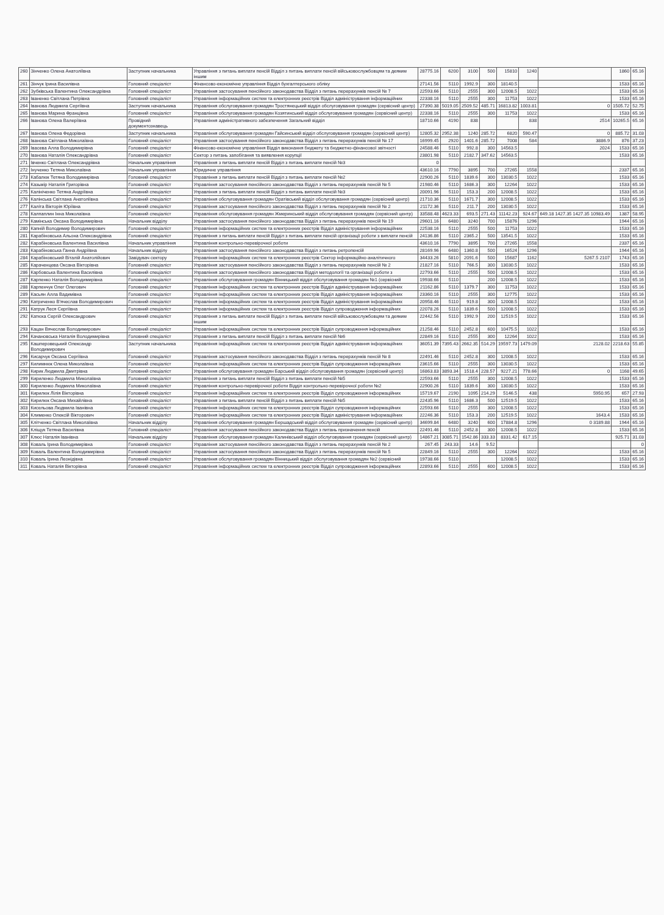| 260 | Зінченко Олена Анатоліївна | Заступник начальника | Управління з питань виплати пенсій Відділ з питань виплати пенсій військовослужбовцям та деяким іншим | 28775.16 | 6200 | 3100 | 500 | 15810 | 1240 | | 1860 | 65.16 |
| 261 | Зінчук Ірина Василівна | Головний спеціаліст | Фінансово-економічне управління Відділ бухгалтерського обліку | 27141.56 | 5110 | 1992.9 | 300 | 18140.5 | | | 1533 | 65.16 |
| 262 | Зубківська Валентина Олександрівна | Головний спеціаліст | Управління застосування пенсійного законодавства Відділ з питань перерахунків пенсій № 7 | 22593.66 | 5110 | 2555 | 300 | 12008.5 | 1022 | | 1533 | 65.16 |
| 263 | Іваненко Світлана Петрівна | Головний спеціаліст | Управління інформаційних систем та електронних реєстрів Відділ адміністрування інформаційних | 22338.16 | 5110 | 2555 | 300 | 11753 | 1022 | | 1533 | 65.16 |
| 264 | Іванова Людмила Сергіївна | Заступник начальника | Управління обслуговування громадян Тростянецький відділ обслуговування громадян (сервісний центр) | 27390.38 | 5019.05 | 2509.52 | 485.71 | 16813.82 | 1003.81 | 0 | 1505.72 | 52.75 |
| 265 | Іванова Марина Францівна | Головний спеціаліст | Управління обслуговування громадян Козятинський відділ обслуговування громадян (сервісний центр) | 22338.16 | 5110 | 2555 | 300 | 11753 | 1022 | | 1533 | 65.16 |
| 266 | Іванова Олена Валеріївна | Провідний документознавець | Управління адміністративного забезпечення Загальний відділ | 18710.66 | 4190 | 838 | | | 838 | 2514 | 10265.5 | 65.16 |
| 267 | Іванова Олена Федорівна | Заступник начальника | Управління обслуговування громадян Гайсинський відділ обслуговування громадян (сервісний центр) | 12805.32 | 2952.38 | 1240 | 285.72 | 6820 | 590.47 | 0 | 885.72 | 31.03 |
| 268 | Іванова Світлана Миколаївна | Головний спеціаліст | Управління застосування пенсійного законодавства Відділ з питань перерахунків пенсій № 17 | 16999.45 | 2920 | 1401.6 | 285.72 | 7008 | 584 | 3886.9 | 876 | 37.23 |
| 269 | Івасева Алла Володимирівна | Головний спеціаліст | Фінансово-економічне управління Відділ виконання бюджету та бюджетно-фінансової звітності | 24588.46 | 5110 | 992.8 | 300 | 14563.5 | | 2024 | 1533 | 65.16 |
| 270 | Іванова Наталія Олександрівна | Головний спеціаліст | Сектор з питань запобігання та виявлення корупції | 23801.98 | 5110 | 2182.7 | 347.62 | 14563.5 | | | 1533 | 65.16 |
| 271 | Івченко Світлана Олександрівна | Начальник управління | Управління з питань виплати пенсій Відділ з питань виплати пенсій №3 | 0 | | | | | | | | |
| 272 | Інученко Тетяна Миколаївна | Начальник управління | Юридичне управління | 43610.16 | 7790 | 3895 | 700 | 27265 | 1558 | | 2337 | 65.16 |
| 273 | Кабалюк Тетяна Володимирівна | Головний спеціаліст | Управління з питань виплати пенсій Відділ з питань виплати пенсій №2 | 22900.26 | 5110 | 1839.6 | 300 | 13030.5 | 1022 | | 1533 | 65.16 |
| 274 | Казьмір Наталія Григорівна | Головний спеціаліст | Управління застосування пенсійного законодавства Відділ з питань перерахунків пенсій № 5 | 21980.46 | 5110 | 1686.3 | 300 | 12264 | 1022 | | 1533 | 65.16 |
| 275 | Калініченко Тетяна Андріївна | Головний спеціаліст | Управління з питань виплати пенсій Відділ з питань виплати пенсій №3 | 20091.96 | 5110 | 153.3 | 200 | 12008.5 | 1022 | | 1533 | 65.16 |
| 276 | Калінська Світлана Анатоліївна | Головний спеціаліст | Управління обслуговування громадян Оратівський відділ обслуговування громадян (сервісний центр) | 21710.36 | 5110 | 1671.7 | 300 | 12008.5 | 1022 | | 1533 | 65.16 |
| 277 | Каліта Вікторія Юріївна | Головний спеціаліст | Управління застосування пенсійного законодавства Відділ з питань перерахунків пенсій № 2 | 21172.36 | 5110 | 211.7 | 200 | 13030.5 | 1022 | | 1533 | 65.16 |
| 278 | Калпаплин Інна Миколаївна | Головний спеціаліст | Управління обслуговування громадян Жмеринський відділ обслуговування громадян (сервісний центр) | 33588.48 | 4623.33 | 693.5 | 271.43 | 11142.23 | 924.67 | 649.18 1427.35 1427.35 10983.49 | 1387 | 58.95 |
| 279 | Камінська Оксана Володимирівна | Начальник відділу | Управління застосування пенсійного законодавства Відділ з питань перерахунків пенсій № 19 | 29601.16 | 6480 | 3240 | 700 | 15876 | 1296 | | 1944 | 65.16 |
| 280 | Капній Володимир Володимирович | Головний спеціаліст | Управління інформаційних систем та електронних реєстрів Відділ адміністрування інформаційних | 22538.16 | 5110 | 2555 | 500 | 11753 | 1022 | | 1533 | 65.16 |
| 281 | Карабіновська Альона Олександрівна | Головний спеціаліст | Управління з питань виплати пенсій Відділ з питань виплати пенсій організації роботи з виплати пенсій | 24136.86 | 5110 | 2365.2 | 500 | 13541.5 | 1022 | | 1533 | 65.16 |
| 282 | Карабіновська Валентина Василівна | Начальник управління | Управління контрольно-перевірочної роботи | 43610.16 | 7790 | 3895 | 700 | 27265 | 1558 | | 2337 | 65.16 |
| 283 | Карабіновська Ганна Андріївна | Начальник відділу | Управління застосування пенсійного законодавства Відділ з питань ретропенсій | 28169.96 | 6480 | 1360.8 | 500 | 16524 | 1296 | | 1944 | 65.16 |
| 284 | Карабіновський Віталій Анатолійович | Завідувач сектору | Управління інформаційних систем та електронних реєстрів Сектор інформаційно-аналітичного | 34433.26 | 5810 | 2091.6 | 500 | 15687 | 1162 | 5267.5 2107 | 1743 | 65.16 |
| 285 | Караченцева Оксана Вікторівна | Головний спеціаліст | Управління застосування пенсійного законодавства Відділ з питань перерахунків пенсій № 2 | 21827.16 | 5110 | 766.5 | 300 | 13030.5 | 1022 | | 1533 | 65.16 |
| 286 | Карбовська Валентина Василівна | Головний спеціаліст | Управління застосування пенсійного законодавства Відділ методології та організації роботи з | 22793.66 | 5110 | 2555 | 500 | 12008.5 | 1022 | | 1533 | 65.16 |
| 287 | Карпенко Наталія Володимирівна | Головний спеціаліст | Управління обслуговування громадян Вінницький відділ обслуговування громадян №1 (сервісний | 19938.66 | 5110 | | 200 | 12008.5 | 1022 | | 1533 | 65.16 |
| 288 | Карпенчук Олег Олегович | Головний спеціаліст | Управління інформаційних систем та електронних реєстрів Відділ адміністрування інформаційних | 21162.86 | 5110 | 1379.7 | 300 | 11753 | 1022 | | 1533 | 65.16 |
| 289 | Касьян Алла Вадимівна | Головний спеціаліст | Управління інформаційних систем та електронних реєстрів Відділ адміністрування інформаційних | 23360.16 | 5110 | 2555 | 300 | 12775 | 1022 | | 1533 | 65.16 |
| 290 | Катриченко В'ячеслав Володимирович | Головний спеціаліст | Управління інформаційних систем та електронних реєстрів Відділ адміністрування інформаційних | 20958.46 | 5110 | 919.8 | 300 | 12008.5 | 1022 | | 1533 | 65.16 |
| 291 | Катрук Леся Сергіївна | Головний спеціаліст | Управління інформаційних систем та електронних реєстрів Відділ супроводження інформаційних | 22078.26 | 5110 | 1839.6 | 500 | 12008.5 | 1022 | | 1533 | 65.16 |
| 292 | Катюха Сергій Олександрович | Головний спеціаліст | Управління з питань виплати пенсій Відділ з питань виплати пенсій військовослужбовцям та деяким іншим | 22442.56 | 5110 | 1992.9 | 200 | 12519.5 | 1022 | | 1533 | 65.16 |
| 293 | Кацан Вячеслав Володимирович | Головний спеціаліст | Управління інформаційних систем та електронних реєстрів Відділ супроводження інформаційних | 21258.46 | 5110 | 2452.8 | 600 | 10475.5 | 1022 | | 1533 | 65.16 |
| 294 | Качановська Наталія Володимирівна | Головний спеціаліст | Управління з питань виплати пенсій Відділ з питань виплати пенсій №6 | 22849.16 | 5110 | 2555 | 300 | 12264 | 1022 | | 1533 | 65.16 |
| 295 | Кашперовецький Олександр Володимирович | Заступник начальника | Управління інформаційних систем та електронних реєстрів Відділ адміністрування інформаційних | 36051.39 | 7395.43 | 2662.35 | 514.29 | 19597.73 | 1479.09 | 2128.02 | 2218.63 | 55.85 |
| 296 | Кисарчук Оксана Сергіївна | Головний спеціаліст | Управління застосування пенсійного законодавства Відділ з питань перерахунків пенсій № 8 | 22491.46 | 5110 | 2452.8 | 300 | 12008.5 | 1022 | | 1533 | 65.16 |
| 297 | Килимнюк Олена Миколаївна | Головний спеціаліст | Управління інформаційних систем та електронних реєстрів Відділ супроводження інформаційних | 23615.66 | 5110 | 2555 | 300 | 13030.5 | 1022 | | 1533 | 65.16 |
| 298 | Кирик Людмила Дмитрівна | Головний спеціаліст | Управління обслуговування громадян Барський відділ обслуговування громадян (сервісний центр) | 16863.83 | 3893.34 | 1518.4 | 228.57 | 9227.21 | 778.66 | 0 | 1168 | 49.65 |
| 299 | Кириленко Людмила Миколаївна | Головний спеціаліст | Управління з питань виплати пенсій Відділ з питань виплати пенсій №5 | 22593.66 | 5110 | 2555 | 300 | 12008.5 | 1022 | | 1533 | 65.16 |
| 300 | Кириленко Людмила Миколаївна | Головний спеціаліст | Управління контрольно-перевірочної роботи Відділ контрольно-перевірочної роботи №2 | 22900.26 | 5110 | 1839.6 | 300 | 13030.5 | 1022 | | 1533 | 65.16 |
| 301 | Кирилюк Лілія Вікторівна | Головний спеціаліст | Управління інформаційних систем та електронних реєстрів Відділ супроводження інформаційних | 15719.67 | 2190 | 1095 | 214.29 | 5146.5 | 438 | 5950.95 | 657 | 27.93 |
| 302 | Кирилюк Оксана Михайлівна | Головний спеціаліст | Управління з питань виплати пенсій Відділ з питань виплати пенсій №5 | 22435.96 | 5110 | 1686.3 | 500 | 12519.5 | 1022 | | 1533 | 65.16 |
| 303 | Кисельова Людмила Іванівна | Головний спеціаліст | Управління інформаційних систем та електронних реєстрів Відділ супроводження інформаційних | 22593.66 | 5110 | 2555 | 300 | 12008.5 | 1022 | | 1533 | 65.16 |
| 304 | Клименко Олексій Вікторович | Головний спеціаліст | Управління інформаційних систем та електронних реєстрів Відділ адміністрування інформаційних | 22246.36 | 5110 | 153.3 | 200 | 12519.5 | 1022 | 1643.4 | 1533 | 65.16 |
| 305 | Клітченко Світлана Миколаївна | Начальник відділу | Управління обслуговування громадян Бершадський відділ обслуговування громадян (сервісний центр) | 34699.84 | 6480 | 3240 | 600 | 17884.8 | 1296 | 0 3189.88 | 1944 | 65.16 |
| 306 | Кліщук Тетяна Василівна | Головний спеціаліст | Управління застосування пенсійного законодавства Відділ з питань призначення пенсій | 22491.46 | 5110 | 2452.8 | 300 | 12008.5 | 1022 | | 1533 | 65.16 |
| 307 | Клюс Наталія Іванівна | Начальник відділу | Управління обслуговування громадян Калинівський відділ обслуговування громадян (сервісний центр) | 14867.21 | 3085.71 | 1542.86 | 333.33 | 8331.42 | 617.15 | | 925.71 | 31.03 |
| 308 | Коваль Ірина Володимирівна | Головний спеціаліст | Управління застосування пенсійного законодавства Відділ з питань перерахунків пенсій № 2 | 267.45 | 243.33 | 14.6 | 9.52 | | | | | 0 |
| 309 | Коваль Валентина Володимирівна | Головний спеціаліст | Управління застосування пенсійного законодавства Відділ з питань перерахунків пенсій № 5 | 22849.16 | 5110 | 2555 | 300 | 12264 | 1022 | | 1533 | 65.16 |
| 310 | Коваль Ірина Леонідівна | Головний спеціаліст | Управління обслуговування громадян Вінницький відділ обслуговування громадян №2 (сервісний | 19738.66 | 5110 | | | 12008.5 | 1022 | | 1533 | 65.16 |
| 311 | Коваль Наталія Вікторівна | Головний спеціаліст | Управління інформаційних систем та електронних реєстрів Відділ супроводження інформаційних | 22893.66 | 5110 | 2555 | 600 | 12008.5 | 1022 | | 1533 | 65.16 |